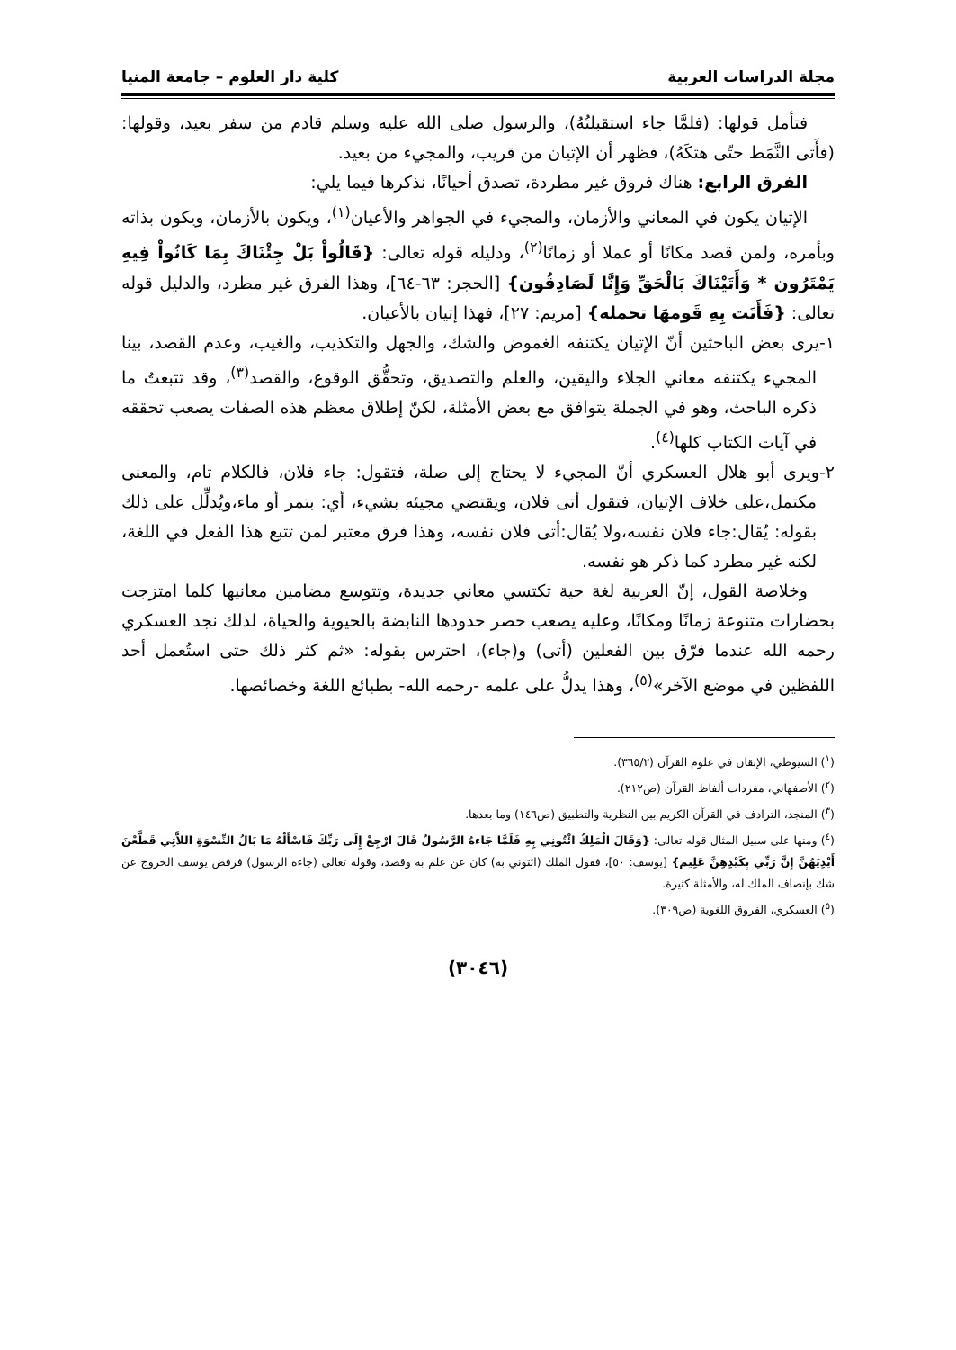مجلة الدراسات العربية كلية دار العلوم – جامعة المنيا
فتأمل قولها: (فلمَّا جاء استقبلتُهُ)، والرسول صلى الله عليه وسلم قادم من سفر بعيد، وقولها: (فأَتى النَّمَط حتّى هتكَهُ)، فظهر أن الإتيان من قريب، والمجيء من بعيد.
الفرق الرابع: هناك فروق غير مطردة، تصدق أحيانًا، نذكرها فيما يلي:
الإتيان يكون في المعاني والأزمان، والمجيء في الجواهر والأعيان<sup>(١)</sup>، ويكون بالأزمان، ويكون بذاته وبأمره، ولمن قصد مكانًا أو عملا أو زمانًا<sup>(٢)</sup>، ودليله قوله تعالى: {قَالُواْ بَلْ جِئْنَاكَ بِمَا كَانُواْ فِيهِ يَمْتَرُون * وَأَتَيْنَاكَ بَالْحَقِّ وَإِنَّا لَصَادِقُون} [الحجر: ٦٣-٦٤]، وهذا الفرق غير مطرد، والدليل قوله تعالى: {فَأَتَت بِهِ قَومهَا تحمله} [مريم: ٢٧]، فهذا إتيان بالأعيان.
١-يرى بعض الباحثين أنّ الإتيان يكتنفه الغموض والشك، والجهل والتكذيب، والغيب، وعدم القصد، بينا المجيء يكتنفه معاني الجلاء واليقين، والعلم والتصديق، وتحقُّق الوقوع، والقصد<sup>(٣)</sup>، وقد تتبعتُ ما ذكره الباحث، وهو في الجملة يتوافق مع بعض الأمثلة، لكنّ إطلاق معظم هذه الصفات يصعب تحققه في آيات الكتاب كلها<sup>(٤)</sup>.
٢-ويرى أبو هلال العسكري أنّ المجيء لا يحتاج إلى صلة، فتقول: جاء فلان، فالكلام تام، والمعنى مكتمل،على خلاف الإتيان، فتقول أتى فلان، ويقتضي مجيئه بشيء، أي: بتمر أو ماء،ويُدلِّل على ذلك بقوله: يُقال:جاء فلان نفسه،ولا يُقال:أتى فلان نفسه، وهذا فرق معتبر لمن تتبع هذا الفعل في اللغة، لكنه غير مطرد كما ذكر هو نفسه.
وخلاصة القول، إنّ العربية لغة حية تكتسي معاني جديدة، وتتوسع مضامين معانيها كلما امتزجت بحضارات متنوعة زمانًا ومكانًا، وعليه يصعب حصر حدودها النابضة بالحيوية والحياة، لذلك نجد العسكري رحمه الله عندما فرّق بين الفعلين (أتى) و(جاء)، احترس بقوله: «ثم كثر ذلك حتى استُعمل أحد اللفظين في موضع الآخر»<sup>(٥)</sup>، وهذا يدلُّ على علمه -رحمه الله- بطبائع اللغة وخصائصها.
(<sup>١</sup>) السيوطي، الإتقان في علوم القرآن (٣٦٥/٢).
(<sup>٢</sup>) الأصفهاني، مفردات ألفاظ القرآن (ص٢١٢).
(<sup>٣</sup>) المنجد، الترادف في القرآن الكريم بين النظرية والتطبيق (ص١٤٦) وما بعدها.
(<sup>٤</sup>) ومنها على سبيل المثال قوله تعالى: {وَقَالَ الْمَلِكُ ائْتُونِي بِهِ فَلَمَّا جَاءهُ الرَّسُولُ قَالَ ارْجِعْ إِلَى رَبِّكَ فَاسْأَلْهُ مَا بَالُ النِّسْوَةِ اللاَّتِي قَطَّعْنَ أَيْدِيَهُنَّ إِنَّ رَبِّي بِكَيْدِهِنَّ عَلِيم} [يوسف: ٥٠]، فقول الملك (ائتوني به) كان عن علم به وقصد، وقوله تعالى (جاءه الرسول) فرفض يوسف الخروج عن شك بإنصاف الملك له، والأمثلة كثيرة.
(<sup>٥</sup>) العسكري، الفروق اللغوية (ص٣٠٩).
(٣٠٤٦)